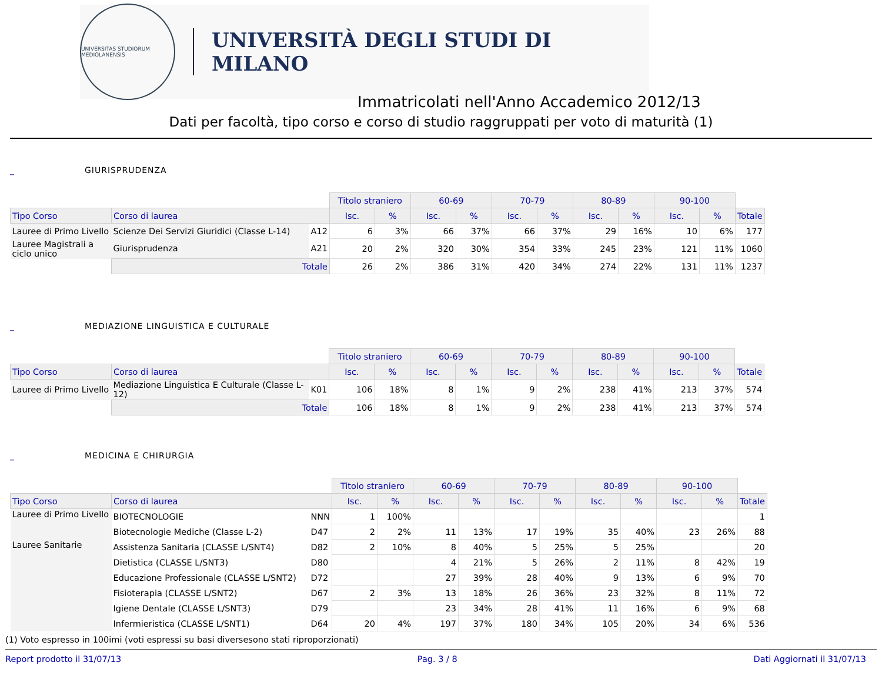UNIVERSITAS STUDIORUM MEDIOLANENSIS
UNIVERSITÀ DEGLI STUDI DI MILANO
Immatricolati nell'Anno Accademico 2012/13
Dati per facoltà, tipo corso e corso di studio raggruppati per voto di maturità (1)
_ GIURISPRUDENZA
| | | | Titolo straniero | | 60-69 | | 70-79 | | 80-89 | | 90-100 | | |
| Tipo Corso | Corso di laurea | | Isc. | % | Isc. | % | Isc. | % | Isc. | % | Isc. | % | Totale |
| Lauree di Primo Livello | Scienze Dei Servizi Giuridici (Classe L-14) | A12 | 6 | 3% | 66 | 37% | 66 | 37% | 29 | 16% | 10 | 6% | 177 |
| Lauree Magistrali a ciclo unico | Giurisprudenza | A21 | 20 | 2% | 320 | 30% | 354 | 33% | 245 | 23% | 121 | 11% | 1060 |
| | Totale | | 26 | 2% | 386 | 31% | 420 | 34% | 274 | 22% | 131 | 11% | 1237 |
_ MEDIAZIONE LINGUISTICA E CULTURALE
| | | | Titolo straniero | | 60-69 | | 70-79 | | 80-89 | | 90-100 | | |
| Tipo Corso | Corso di laurea | | Isc. | % | Isc. | % | Isc. | % | Isc. | % | Isc. | % | Totale |
| Lauree di Primo Livello | Mediazione Linguistica E Culturale (Classe L-12) | K01 | 106 | 18% | 8 | 1% | 9 | 2% | 238 | 41% | 213 | 37% | 574 |
| | Totale | | 106 | 18% | 8 | 1% | 9 | 2% | 238 | 41% | 213 | 37% | 574 |
_ MEDICINA E CHIRURGIA
| | | | Titolo straniero | | 60-69 | | 70-79 | | 80-89 | | 90-100 | | |
| Tipo Corso | Corso di laurea | | Isc. | % | Isc. | % | Isc. | % | Isc. | % | Isc. | % | Totale |
| Lauree di Primo Livello | BIOTECNOLOGIE | NNN | 1 | 100% | | | | | | | | | 1 |
| | Biotecnologie Mediche (Classe L-2) | D47 | 2 | 2% | 11 | 13% | 17 | 19% | 35 | 40% | 23 | 26% | 88 |
| Lauree Sanitarie | Assistenza Sanitaria (CLASSE L/SNT4) | D82 | 2 | 10% | 8 | 40% | 5 | 25% | 5 | 25% | | | 20 |
| | Dietistica (CLASSE L/SNT3) | D80 | | | 4 | 21% | 5 | 26% | 2 | 11% | 8 | 42% | 19 |
| | Educazione Professionale (CLASSE L/SNT2) | D72 | | | 27 | 39% | 28 | 40% | 9 | 13% | 6 | 9% | 70 |
| | Fisioterapia (CLASSE L/SNT2) | D67 | 2 | 3% | 13 | 18% | 26 | 36% | 23 | 32% | 8 | 11% | 72 |
| | Igiene Dentale (CLASSE L/SNT3) | D79 | | | 23 | 34% | 28 | 41% | 11 | 16% | 6 | 9% | 68 |
| | Infermieristica (CLASSE L/SNT1) | D64 | 20 | 4% | 197 | 37% | 180 | 34% | 105 | 20% | 34 | 6% | 536 |
(1) Voto espresso in 100imi (voti espressi su basi diversesono stati riproporzionati)
Report prodotto il 31/07/13 Pag. 3 / 8 Dati Aggiornati il 31/07/13